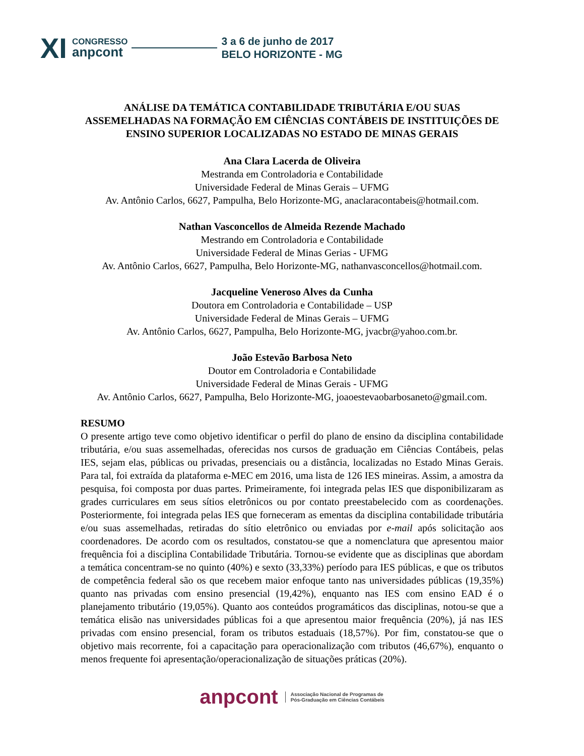XI CONGRESSO
anpcont
3 a 6 de junho de 2017
BELO HORIZONTE - MG
ANÁLISE DA TEMÁTICA CONTABILIDADE TRIBUTÁRIA E/OU SUAS ASSEMELHADAS NA FORMAÇÃO EM CIÊNCIAS CONTÁBEIS DE INSTITUIÇÕES DE ENSINO SUPERIOR LOCALIZADAS NO ESTADO DE MINAS GERAIS
Ana Clara Lacerda de Oliveira
Mestranda em Controladoria e Contabilidade
Universidade Federal de Minas Gerais – UFMG
Av. Antônio Carlos, 6627, Pampulha, Belo Horizonte-MG, anaclaracontabeis@hotmail.com.
Nathan Vasconcellos de Almeida Rezende Machado
Mestrando em Controladoria e Contabilidade
Universidade Federal de Minas Gerias - UFMG
Av. Antônio Carlos, 6627, Pampulha, Belo Horizonte-MG, nathanvasconcellos@hotmail.com.
Jacqueline Veneroso Alves da Cunha
Doutora em Controladoria e Contabilidade – USP
Universidade Federal de Minas Gerais – UFMG
Av. Antônio Carlos, 6627, Pampulha, Belo Horizonte-MG, jvacbr@yahoo.com.br.
João Estevão Barbosa Neto
Doutor em Controladoria e Contabilidade
Universidade Federal de Minas Gerais - UFMG
Av. Antônio Carlos, 6627, Pampulha, Belo Horizonte-MG, joaoestevaobarbosaneto@gmail.com.
RESUMO
O presente artigo teve como objetivo identificar o perfil do plano de ensino da disciplina contabilidade tributária, e/ou suas assemelhadas, oferecidas nos cursos de graduação em Ciências Contábeis, pelas IES, sejam elas, públicas ou privadas, presenciais ou a distância, localizadas no Estado Minas Gerais. Para tal, foi extraída da plataforma e-MEC em 2016, uma lista de 126 IES mineiras. Assim, a amostra da pesquisa, foi composta por duas partes. Primeiramente, foi integrada pelas IES que disponibilizaram as grades curriculares em seus sítios eletrônicos ou por contato preestabelecido com as coordenações. Posteriormente, foi integrada pelas IES que forneceram as ementas da disciplina contabilidade tributária e/ou suas assemelhadas, retiradas do sítio eletrônico ou enviadas por e-mail após solicitação aos coordenadores. De acordo com os resultados, constatou-se que a nomenclatura que apresentou maior frequência foi a disciplina Contabilidade Tributária. Tornou-se evidente que as disciplinas que abordam a temática concentram-se no quinto (40%) e sexto (33,33%) período para IES públicas, e que os tributos de competência federal são os que recebem maior enfoque tanto nas universidades públicas (19,35%) quanto nas privadas com ensino presencial (19,42%), enquanto nas IES com ensino EAD é o planejamento tributário (19,05%). Quanto aos conteúdos programáticos das disciplinas, notou-se que a temática elisão nas universidades públicas foi a que apresentou maior frequência (20%), já nas IES privadas com ensino presencial, foram os tributos estaduais (18,57%). Por fim, constatou-se que o objetivo mais recorrente, foi a capacitação para operacionalização com tributos (46,67%), enquanto o menos frequente foi apresentação/operacionalização de situações práticas (20%).
anpcont Associação Nacional de Programas de
Pós-Graduação em Ciências Contábeis